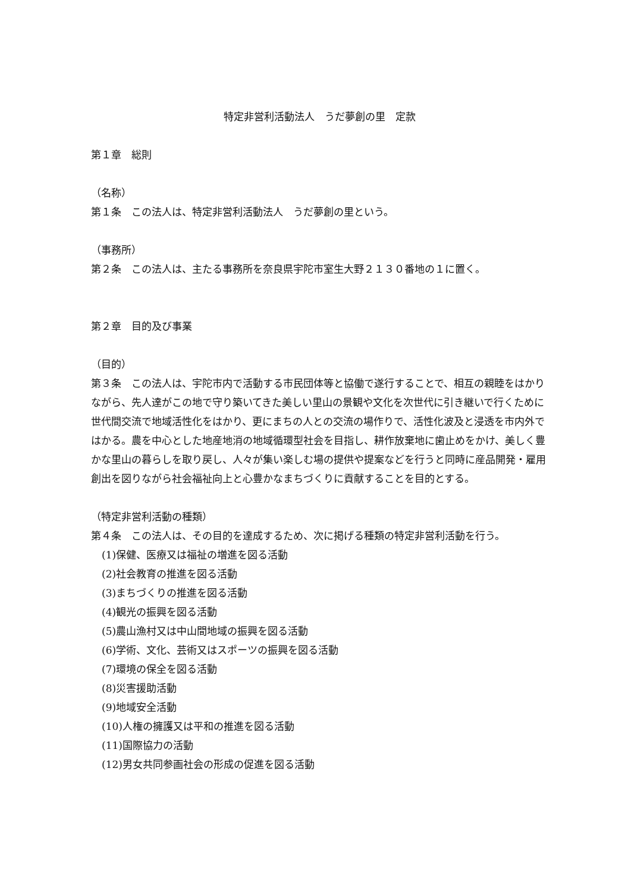特定非営利活動法人　うだ夢創の里　定款
第１章　総則
（名称）
第１条　この法人は、特定非営利活動法人　うだ夢創の里という。
（事務所）
第２条　この法人は、主たる事務所を奈良県宇陀市室生大野２１３０番地の１に置く。
第２章　目的及び事業
（目的）
第３条　この法人は、宇陀市内で活動する市民団体等と協働で遂行することで、相互の親睦をはかりながら、先人達がこの地で守り築いてきた美しい里山の景観や文化を次世代に引き継いで行くために世代間交流で地域活性化をはかり、更にまちの人との交流の場作りで、活性化波及と浸透を市内外ではかる。農を中心とした地産地消の地域循環型社会を目指し、耕作放棄地に歯止めをかけ、美しく豊かな里山の暮らしを取り戻し、人々が集い楽しむ場の提供や提案などを行うと同時に産品開発・雇用創出を図りながら社会福祉向上と心豊かなまちづくりに貢献することを目的とする。
（特定非営利活動の種類）
第４条　この法人は、その目的を達成するため、次に掲げる種類の特定非営利活動を行う。
(1)保健、医療又は福祉の増進を図る活動
(2)社会教育の推進を図る活動
(3)まちづくりの推進を図る活動
(4)観光の振興を図る活動
(5)農山漁村又は中山間地域の振興を図る活動
(6)学術、文化、芸術又はスポーツの振興を図る活動
(7)環境の保全を図る活動
(8)災害援助活動
(9)地域安全活動
(10)人権の擁護又は平和の推進を図る活動
(11)国際協力の活動
(12)男女共同参画社会の形成の促進を図る活動